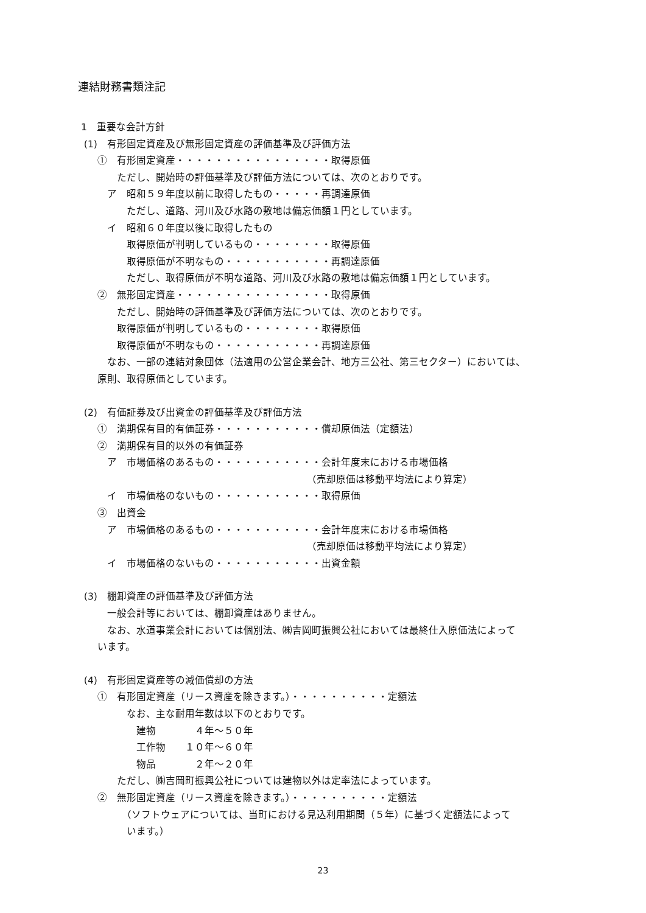連結財務書類注記
1　重要な会計方針
(1)　有形固定資産及び無形固定資産の評価基準及び評価方法
　　①　有形固定資産・・・・・・・・・・・・・・・・取得原価
　　　　ただし、開始時の評価基準及び評価方法については、次のとおりです。
　　　ア　昭和５９年度以前に取得したもの・・・・・再調達原価
　　　　　ただし、道路、河川及び水路の敷地は備忘価額１円としています。
　　　イ　昭和６０年度以後に取得したもの
　　　　　取得原価が判明しているもの・・・・・・・・取得原価
　　　　　取得原価が不明なもの・・・・・・・・・・・再調達原価
　　　　　ただし、取得原価が不明な道路、河川及び水路の敷地は備忘価額１円としています。
　　②　無形固定資産・・・・・・・・・・・・・・・・取得原価
　　　　ただし、開始時の評価基準及び評価方法については、次のとおりです。
　　　　取得原価が判明しているもの・・・・・・・・取得原価
　　　　取得原価が不明なもの・・・・・・・・・・・再調達原価
　　　なお、一部の連結対象団体（法適用の公営企業会計、地方三公社、第三セクター）においては、
　　原則、取得原価としています。
(2)　有価証券及び出資金の評価基準及び評価方法
　　①　満期保有目的有価証券・・・・・・・・・・・償却原価法（定額法）
　　②　満期保有目的以外の有価証券
　　　ア　市場価格のあるもの・・・・・・・・・・・会計年度末における市場価格
　　　　　　　　　　　　　　　　　　　　　　　　（売却原価は移動平均法により算定）
　　　イ　市場価格のないもの・・・・・・・・・・・取得原価
　　③　出資金
　　　ア　市場価格のあるもの・・・・・・・・・・・会計年度末における市場価格
　　　　　　　　　　　　　　　　　　　　　　　　（売却原価は移動平均法により算定）
　　　イ　市場価格のないもの・・・・・・・・・・・出資金額
(3)　棚卸資産の評価基準及び評価方法
　　　一般会計等においては、棚卸資産はありません。
　　　なお、水道事業会計においては個別法、㈱吉岡町振興公社においては最終仕入原価法によって
　　います。
(4)　有形固定資産等の減価償却の方法
　　①　有形固定資産（リース資産を除きます。）・・・・・・・・・・定額法
　　　　　なお、主な耐用年数は以下のとおりです。
　　　　　　建物　　　　４年～５０年
　　　　　　工作物　　１０年～６０年
　　　　　　物品　　　　２年～２０年
　　　　ただし、㈱吉岡町振興公社については建物以外は定率法によっています。
　　②　無形固定資産（リース資産を除きます。）・・・・・・・・・・定額法
　　　　　（ソフトウェアについては、当町における見込利用期間（５年）に基づく定額法によって
　　　　　います。）
23